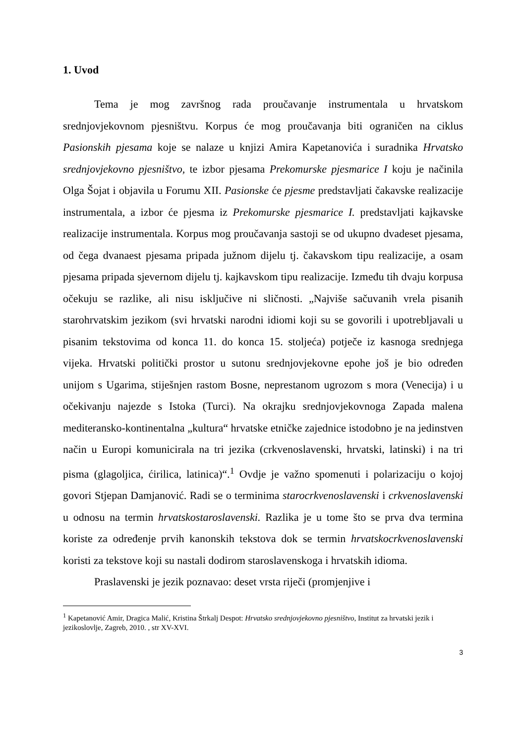1. Uvod
Tema je mog završnog rada proučavanje instrumentala u hrvatskom srednjovjekovnom pjesništvu. Korpus će mog proučavanja biti ograničen na ciklus Pasionskih pjesama koje se nalaze u knjizi Amira Kapetanovića i suradnika Hrvatsko srednjovjekovno pjesništvo, te izbor pjesama Prekomurske pjesmarice I koju je načinila Olga Šojat i objavila u Forumu XII. Pasionske će pjesme predstavljati čakavske realizacije instrumentala, a izbor će pjesma iz Prekomurske pjesmarice I. predstavljati kajkavske realizacije instrumentala. Korpus mog proučavanja sastoji se od ukupno dvadeset pjesama, od čega dvanaest pjesama pripada južnom dijelu tj. čakavskom tipu realizacije, a osam pjesama pripada sjevernom dijelu tj. kajkavskom tipu realizacije. Između tih dvaju korpusa očekuju se razlike, ali nisu isključive ni sličnosti. „Najviše sačuvanih vrela pisanih starohrvatskim jezikom (svi hrvatski narodni idiomi koji su se govorili i upotrebljavali u pisanim tekstovima od konca 11. do konca 15. stoljeća) potječe iz kasnoga srednjega vijeka. Hrvatski politički prostor u sutonu srednjovjekovne epohe još je bio određen unijom s Ugarima, stiješnjen rastom Bosne, neprestanom ugrozom s mora (Venecija) i u očekivanju najezde s Istoka (Turci). Na okrajku srednjovjekovnoga Zapada malena mediteransko-kontinentalna „kultura“ hrvatske etničke zajednice istodobno je na jedinstven način u Europi komunicirala na tri jezika (crkvenoslavenski, hrvatski, latinski) i na tri pisma (glagoljica, ćirilica, latinica)“.<sup>1</sup> Ovdje je važno spomenuti i polarizaciju o kojoj govori Stjepan Damjanović. Radi se o terminima starocrkvenoslavenski i crkvenoslavenski u odnosu na termin hrvatskostaroslavenski. Razlika je u tome što se prva dva termina koriste za određenje prvih kanonskih tekstova dok se termin hrvatskocrkvenoslavenski koristi za tekstove koji su nastali dodirom staroslavenskoga i hrvatskih idioma.
Praslavenski je jezik poznavao: deset vrsta riječi (promjenjive i
<sup>1</sup> Kapetanović Amir, Dragica Malić, Kristina Štrkalj Despot: Hrvatsko srednjovjekovno pjesništvo, Institut za hrvatski jezik i jezikoslovlje, Zagreb, 2010. , str XV-XVI.
3